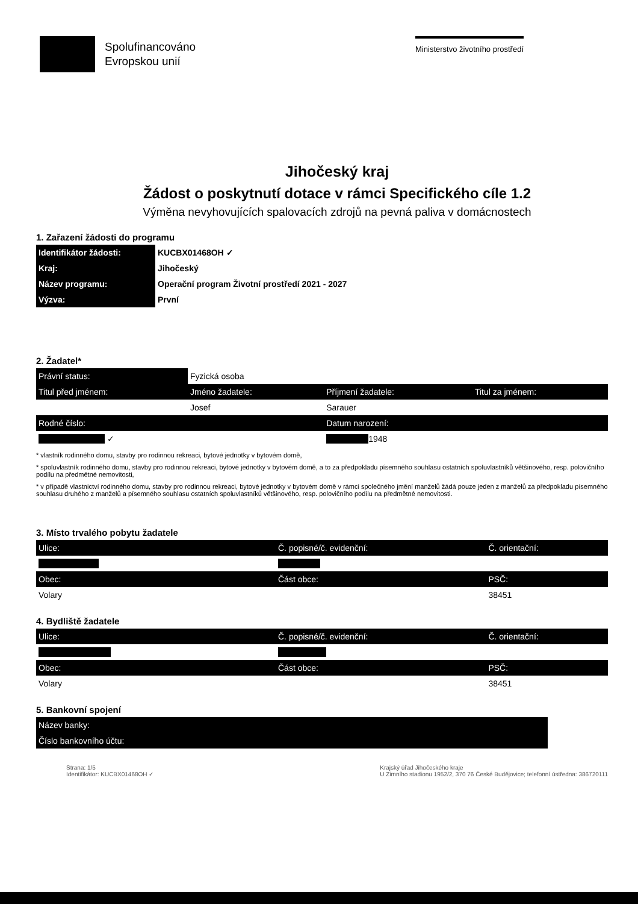Spolufinancováno
Evropskou unií
Ministerstvo životního prostředí
Jihočeský kraj
Žádost o poskytnutí dotace v rámci Specifického cíle 1.2
Výměna nevyhovujících spalovacích zdrojů na pevná paliva v domácnostech
1. Zařazení žádosti do programu
| Identifikátor žádosti: | KUCBX01468OH ✓ |
| Kraj: | Jihočeský |
| Název programu: | Operační program Životní prostředí 2021 - 2027 |
| Výzva: | První |
2. Žadatel*
| Právní status: | Fyzická osoba | | |
| Titul před jménem: | Jméno žadatele: | Příjmení žadatele: | Titul za jménem: |
| | Josef | Sarauer | |
| Rodné číslo: | | Datum narození: | |
| ✓ | | 1948 | |
* vlastník rodinného domu, stavby pro rodinnou rekreaci, bytové jednotky v bytovém domě,
* spoluvlastník rodinného domu, stavby pro rodinnou rekreaci, bytové jednotky v bytovém domě, a to za předpokladu písemného souhlasu ostatních spoluvlastníků většinového, resp. polovičního podílu na předmětné nemovitosti,
* v případě vlastnictví rodinného domu, stavby pro rodinnou rekreaci, bytové jednotky v bytovém domě v rámci společného jmění manželů žádá pouze jeden z manželů za předpokladu písemného souhlasu druhého z manželů a písemného souhlasu ostatních spoluvlastníků většinového, resp. polovičního podílu na předmětné nemovitosti.
3. Místo trvalého pobytu žadatele
| Ulice: | Č. popisné/č. evidenční: | Č. orientační: |
| Obec: | Část obce: | PSČ: |
| Volary | | 38451 |
4. Bydliště žadatele
| Ulice: | Č. popisné/č. evidenční: | Č. orientační: |
| Obec: | Část obce: | PSČ: |
| Volary | | 38451 |
5. Bankovní spojení
| Název banky: | |
| Číslo bankovního účtu: | |
Strana: 1/5
Identifikátor: KUCBX01468OH ✓
Krajský úřad Jihočeského kraje
U Zimního stadionu 1952/2, 370 76 České Budějovice; telefonní ústředna: 386720111